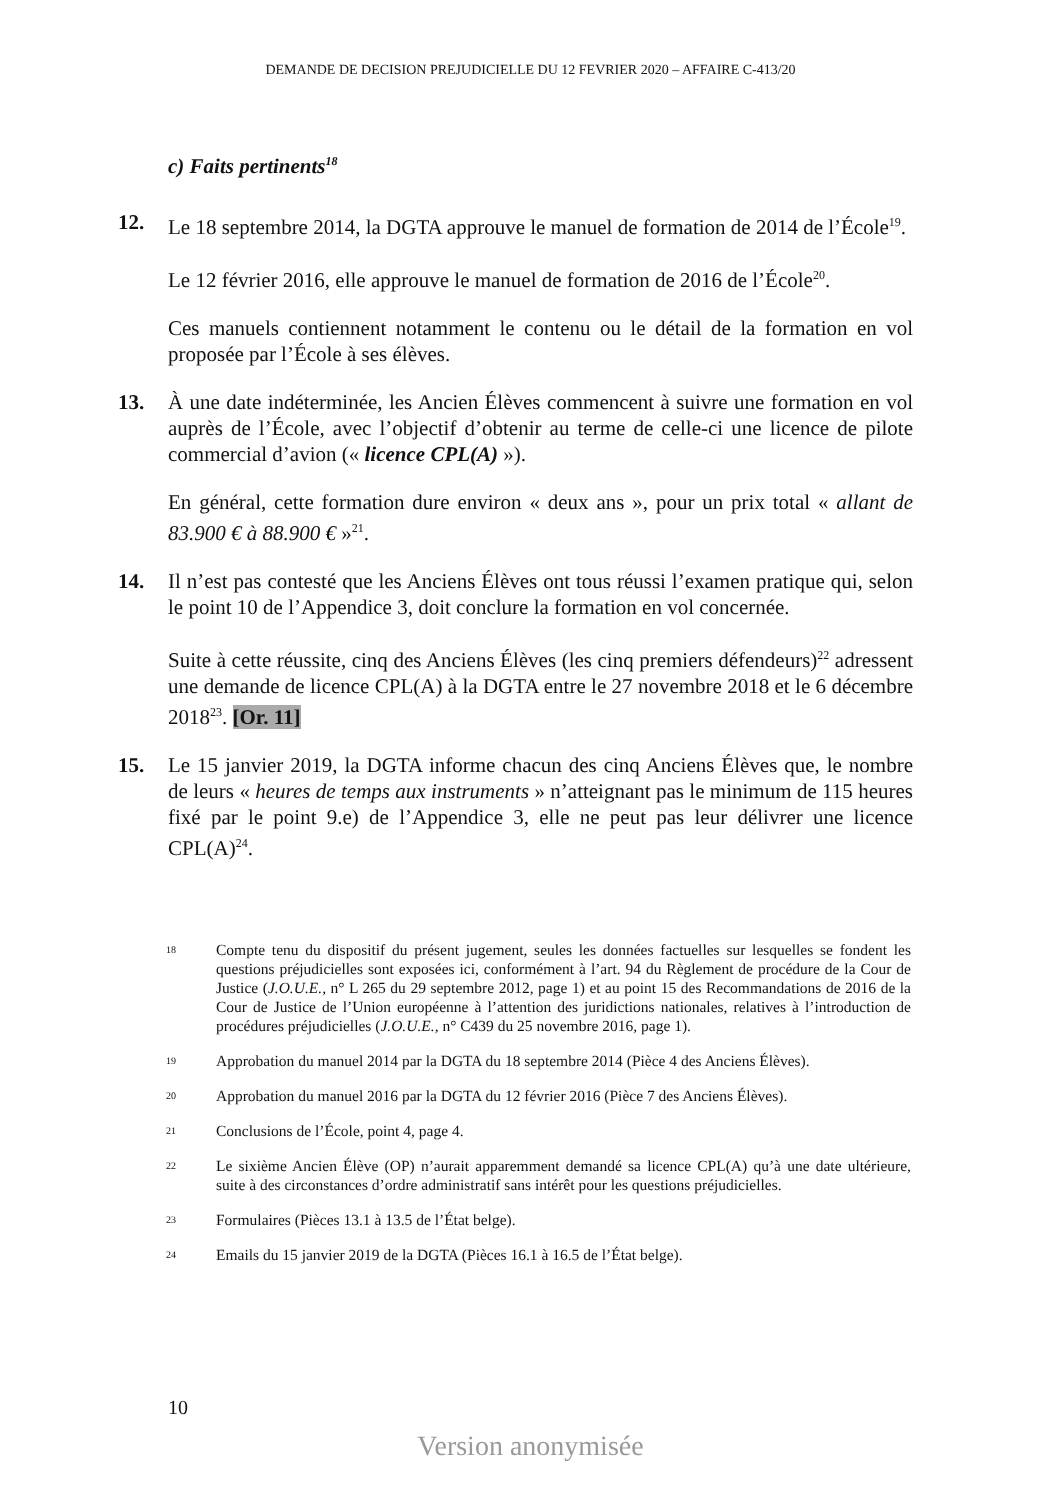DEMANDE DE DECISION PREJUDICIELLE DU 12 FEVRIER 2020 – AFFAIRE C-413/20
c) Faits pertinents<sup>18</sup>
12. Le 18 septembre 2014, la DGTA approuve le manuel de formation de 2014 de l’École<sup>19</sup>.
Le 12 février 2016, elle approuve le manuel de formation de 2016 de l’École<sup>20</sup>.
Ces manuels contiennent notamment le contenu ou le détail de la formation en vol proposée par l’École à ses élèves.
13. À une date indéterminée, les Ancien Élèves commencent à suivre une formation en vol auprès de l’École, avec l’objectif d’obtenir au terme de celle-ci une licence de pilote commercial d’avion (« licence CPL(A) »).
En général, cette formation dure environ « deux ans », pour un prix total « allant de 83.900 € à 88.900 € »<sup>21</sup>.
14. Il n’est pas contesté que les Anciens Élèves ont tous réussi l’examen pratique qui, selon le point 10 de l’Appendice 3, doit conclure la formation en vol concernée.
Suite à cette réussite, cinq des Anciens Élèves (les cinq premiers défendeurs)<sup>22</sup> adressent une demande de licence CPL(A) à la DGTA entre le 27 novembre 2018 et le 6 décembre 2018<sup>23</sup>. [Or. 11]
15. Le 15 janvier 2019, la DGTA informe chacun des cinq Anciens Élèves que, le nombre de leurs « heures de temps aux instruments » n’atteignant pas le minimum de 115 heures fixé par le point 9.e) de l’Appendice 3, elle ne peut pas leur délivrer une licence CPL(A)<sup>24</sup>.
18
Compte tenu du dispositif du présent jugement, seules les données factuelles sur lesquelles se fondent les questions préjudicielles sont exposées ici, conformément à l’art. 94 du Règlement de procédure de la Cour de Justice (J.O.U.E., n° L 265 du 29 septembre 2012, page 1) et au point 15 des Recommandations de 2016 de la Cour de Justice de l’Union européenne à l’attention des juridictions nationales, relatives à l’introduction de procédures préjudicielles (J.O.U.E., n° C439 du 25 novembre 2016, page 1).
19
Approbation du manuel 2014 par la DGTA du 18 septembre 2014 (Pièce 4 des Anciens Élèves).
20
Approbation du manuel 2016 par la DGTA du 12 février 2016 (Pièce 7 des Anciens Élèves).
21
Conclusions de l’École, point 4, page 4.
22
Le sixième Ancien Élève (OP) n’aurait apparemment demandé sa licence CPL(A) qu’à une date ultérieure, suite à des circonstances d’ordre administratif sans intérêt pour les questions préjudicielles.
23
Formulaires (Pièces 13.1 à 13.5 de l’État belge).
24
Emails du 15 janvier 2019 de la DGTA (Pièces 16.1 à 16.5 de l’État belge).
10
Version anonymisée